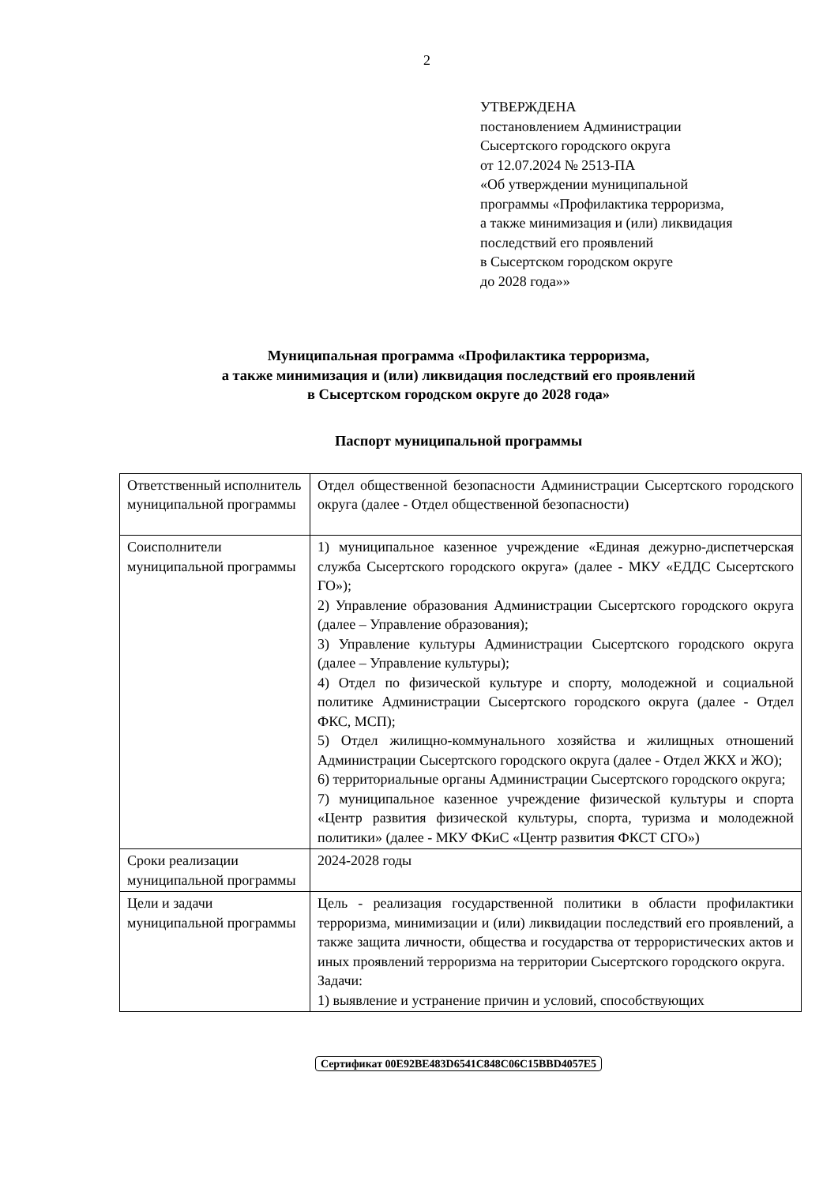2
УТВЕРЖДЕНА
постановлением Администрации
Сысертского городского округа
от 12.07.2024 № 2513-ПА
«Об утверждении муниципальной
программы «Профилактика терроризма,
а также минимизация и (или) ликвидация
последствий его проявлений
в Сысертском городском округе
до 2028 года»»
Муниципальная программа «Профилактика терроризма,
а также минимизация и (или) ликвидация последствий его проявлений
в Сысертском городском округе до 2028 года»
Паспорт муниципальной программы
| Ответственный исполнитель муниципальной программы | Отдел общественной безопасности Администрации Сысертского городского округа (далее - Отдел общественной безопасности) |
| Соисполнители муниципальной программы | 1) муниципальное казенное учреждение «Единая дежурно-диспетчерская служба Сысертского городского округа» (далее - МКУ «ЕДДС Сысертского ГО»); 2) Управление образования Администрации Сысертского городского округа (далее – Управление образования); 3) Управление культуры Администрации Сысертского городского округа (далее – Управление культуры); 4) Отдел по физической культуре и спорту, молодежной и социальной политике Администрации Сысертского городского округа (далее - Отдел ФКС, МСП); 5) Отдел жилищно-коммунального хозяйства и жилищных отношений Администрации Сысертского городского округа (далее - Отдел ЖКХ и ЖО); 6) территориальные органы Администрации Сысертского городского округа; 7) муниципальное казенное учреждение физической культуры и спорта «Центр развития физической культуры, спорта, туризма и молодежной политики» (далее - МКУ ФКиС «Центр развития ФКСТ СГО») |
| Сроки реализации муниципальной программы | 2024-2028 годы |
| Цели и задачи муниципальной программы | Цель - реализация государственной политики в области профилактики терроризма, минимизации и (или) ликвидации последствий его проявлений, а также защита личности, общества и государства от террористических актов и иных проявлений терроризма на территории Сысертского городского округа. Задачи: 1) выявление и устранение причин и условий, способствующих |
Сертификат 00E92BE483D6541C848C06C15BBD4057E5